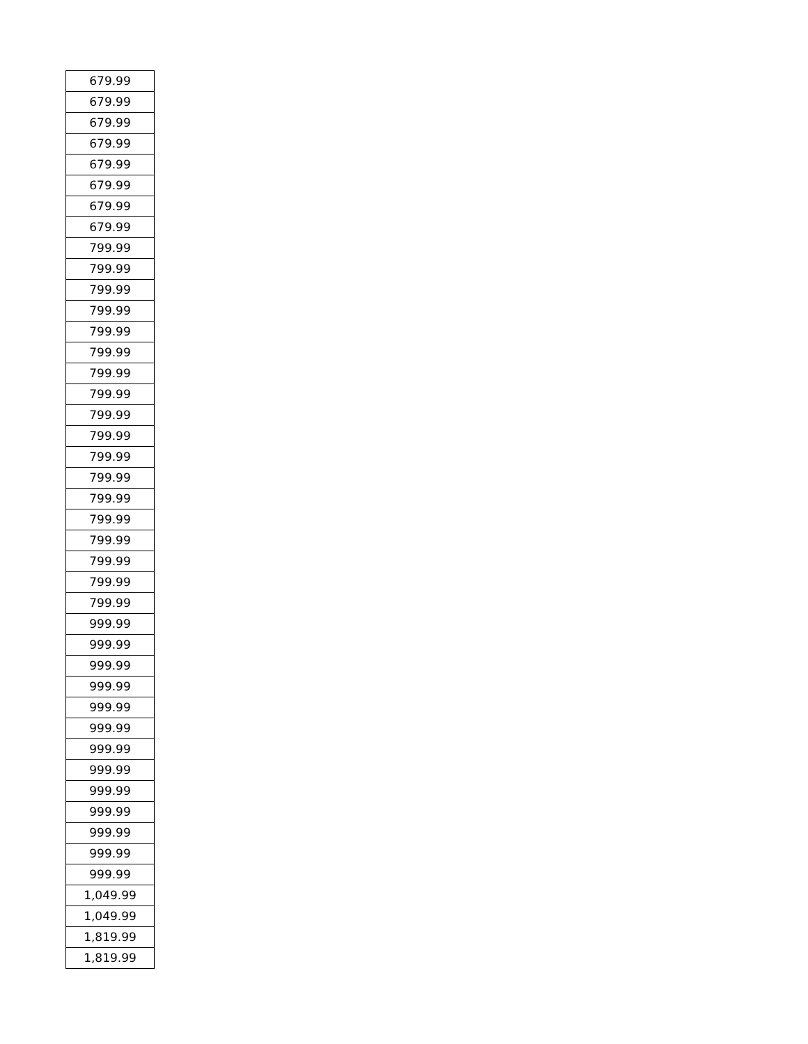| 679.99 |
| 679.99 |
| 679.99 |
| 679.99 |
| 679.99 |
| 679.99 |
| 679.99 |
| 679.99 |
| 799.99 |
| 799.99 |
| 799.99 |
| 799.99 |
| 799.99 |
| 799.99 |
| 799.99 |
| 799.99 |
| 799.99 |
| 799.99 |
| 799.99 |
| 799.99 |
| 799.99 |
| 799.99 |
| 799.99 |
| 799.99 |
| 799.99 |
| 799.99 |
| 999.99 |
| 999.99 |
| 999.99 |
| 999.99 |
| 999.99 |
| 999.99 |
| 999.99 |
| 999.99 |
| 999.99 |
| 999.99 |
| 999.99 |
| 999.99 |
| 999.99 |
| 1,049.99 |
| 1,049.99 |
| 1,819.99 |
| 1,819.99 |